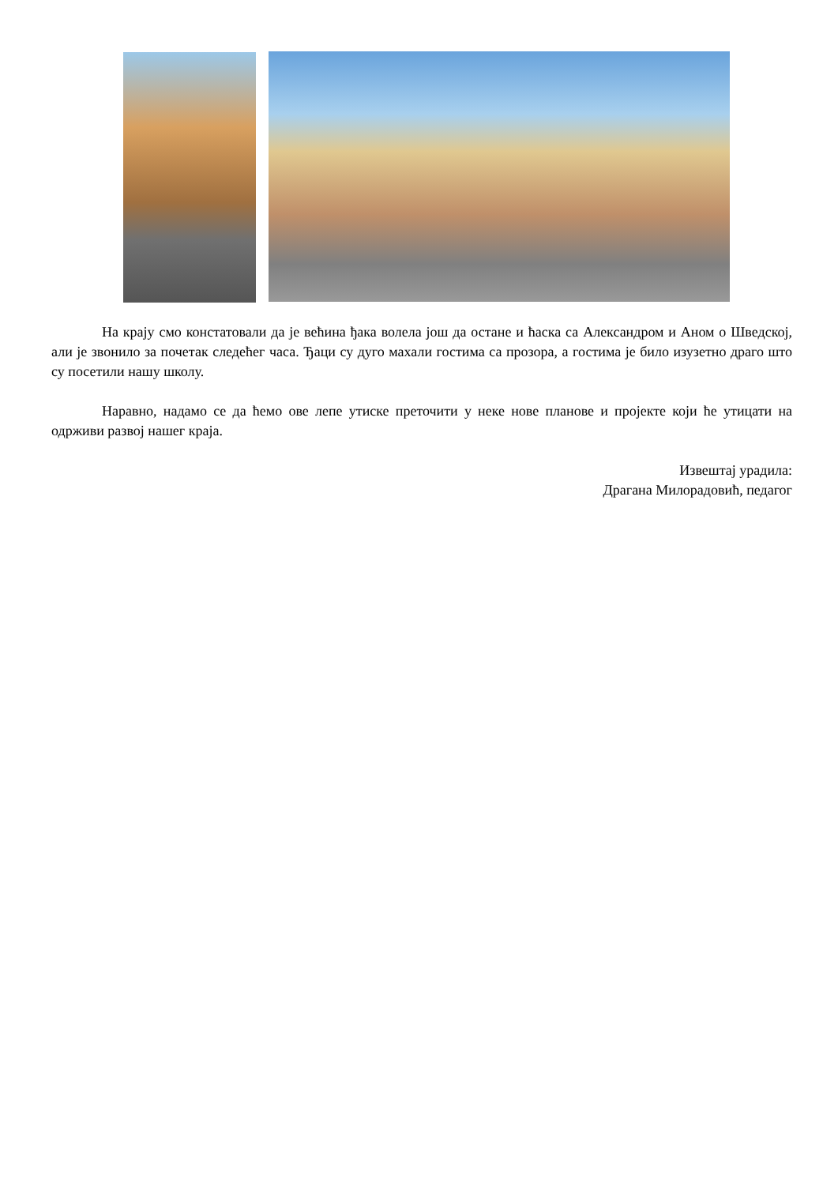На крају смо констатовали да је већина ђака волела још да остане и ћаска са Александром и Аном о Шведској, али је звонило за почетак следећег часа. Ђаци су дуго махали гостима са прозора, а гостима је било изузетно драго што су посетили нашу школу.
Наравно, надамо се да ћемо ове лепе утиске преточити у неке нове планове и пројекте који ће утицати на одрживи развој нашег краја.
Извештај урадила:
Драгана Милорадовић, педагог